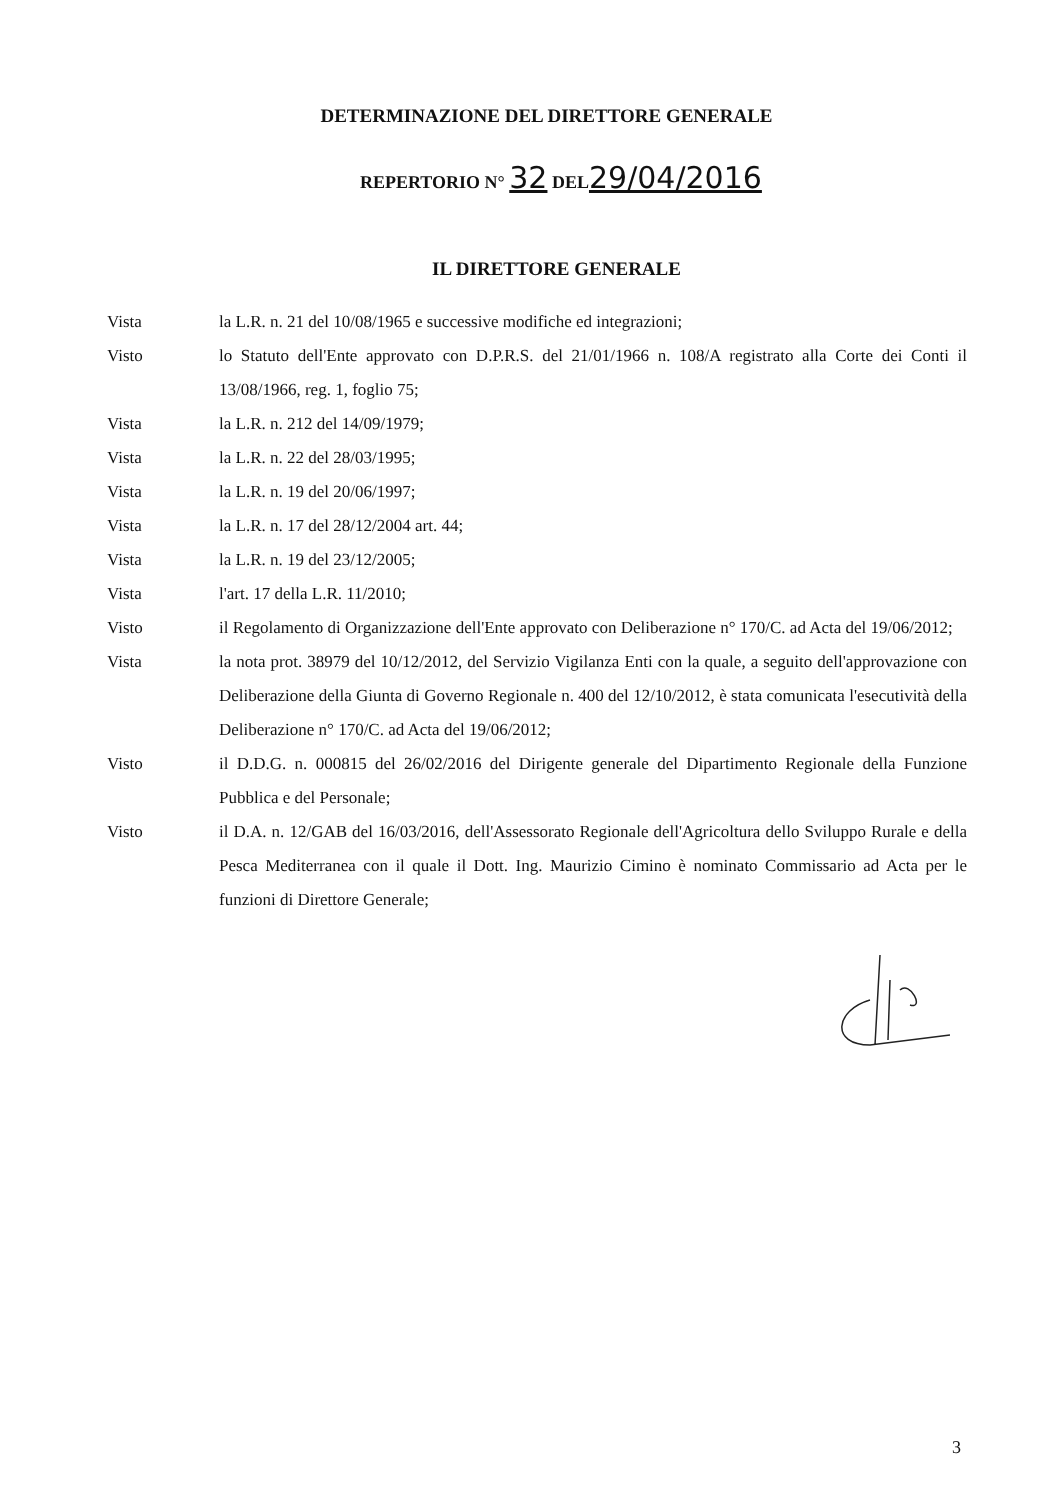DETERMINAZIONE DEL DIRETTORE GENERALE
REPERTORIO N° 32 DEL29/04/2016
IL DIRETTORE GENERALE
Vista la L.R. n. 21 del 10/08/1965 e successive modifiche ed integrazioni;
Visto lo Statuto dell'Ente approvato con D.P.R.S. del 21/01/1966 n. 108/A registrato alla Corte dei Conti il 13/08/1966, reg. 1, foglio 75;
Vista la L.R. n. 212 del 14/09/1979;
Vista la L.R. n. 22 del 28/03/1995;
Vista la L.R. n. 19 del 20/06/1997;
Vista la L.R. n. 17 del 28/12/2004 art. 44;
Vista la L.R. n. 19 del 23/12/2005;
Vista l'art. 17 della L.R. 11/2010;
Visto il Regolamento di Organizzazione dell'Ente approvato con Deliberazione n° 170/C. ad Acta del 19/06/2012;
Vista la nota prot. 38979 del 10/12/2012, del Servizio Vigilanza Enti con la quale, a seguito dell'approvazione con Deliberazione della Giunta di Governo Regionale n. 400 del 12/10/2012, è stata comunicata l'esecutività della Deliberazione n° 170/C. ad Acta del 19/06/2012;
Visto il D.D.G. n. 000815 del 26/02/2016 del Dirigente generale del Dipartimento Regionale della Funzione Pubblica e del Personale;
Visto il D.A. n. 12/GAB del 16/03/2016, dell'Assessorato Regionale dell'Agricoltura dello Sviluppo Rurale e della Pesca Mediterranea con il quale il Dott. Ing. Maurizio Cimino è nominato Commissario ad Acta per le funzioni di Direttore Generale;
3